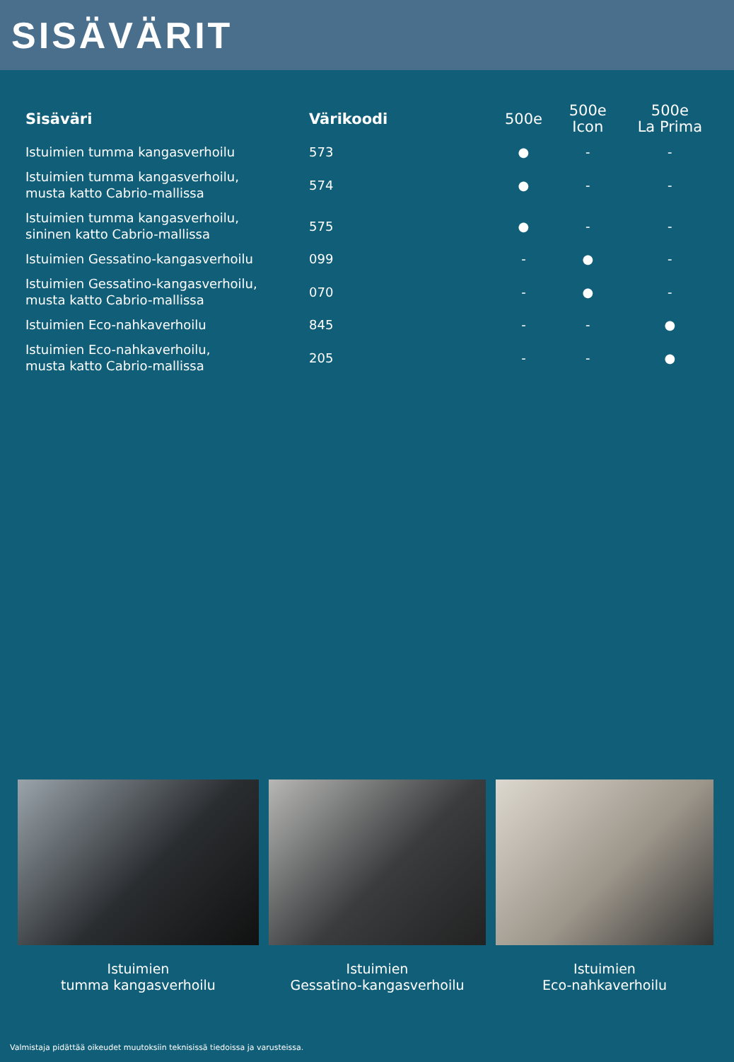SISÄVÄRIT
| Sisäväri | Värikoodi | 500e | 500e Icon | 500e La Prima |
| --- | --- | --- | --- | --- |
| Istuimien tumma kangasverhoilu | 573 | ● | - | - |
| Istuimien tumma kangasverhoilu, musta katto Cabrio-mallissa | 574 | ● | - | - |
| Istuimien tumma kangasverhoilu, sininen katto Cabrio-mallissa | 575 | ● | - | - |
| Istuimien Gessatino-kangasverhoilu | 099 | - | ● | - |
| Istuimien Gessatino-kangasverhoilu, musta katto Cabrio-mallissa | 070 | - | ● | - |
| Istuimien Eco-nahkaverhoilu | 845 | - | - | ● |
| Istuimien Eco-nahkaverhoilu, musta katto Cabrio-mallissa | 205 | - | - | ● |
Istuimien
tumma kangasverhoilu
Istuimien
Gessatino-kangasverhoilu
Istuimien
Eco-nahkaverhoilu
Valmistaja pidättää oikeudet muutoksiin teknisissä tiedoissa ja varusteissa.